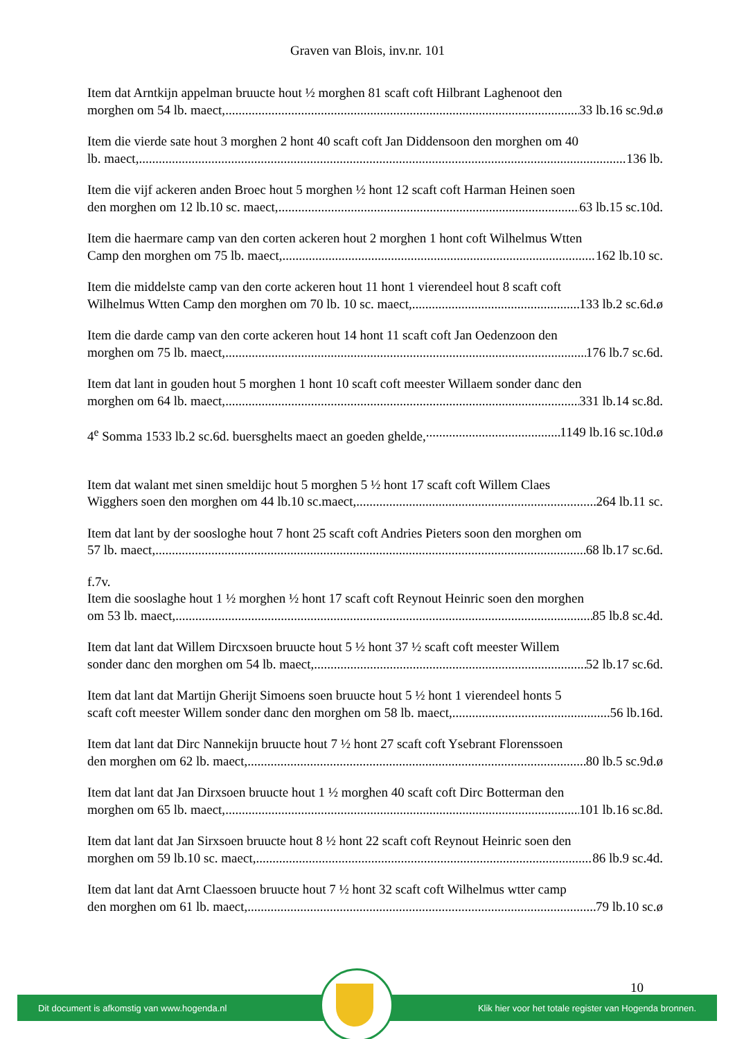Graven van Blois, inv.nr. 101
Item dat Arntkijn appelman bruucte hout ½ morghen 81 scaft coft Hilbrant Laghenoot den
morghen om 54 lb. maect, 33 lb.16 sc.9d.ø
Item die vierde sate hout 3 morghen 2 hont 40 scaft coft Jan Diddensoon den morghen om 40
lb. maect, 136 lb.
Item die vijf ackeren anden Broec hout 5 morghen ½ hont 12 scaft coft Harman Heinen soen
den morghen om 12 lb.10 sc. maect, 63 lb.15 sc.10d.
Item die haermare camp van den corten ackeren hout 2 morghen 1 hont coft Wilhelmus Wtten
Camp den morghen om 75 lb. maect, 162 lb.10 sc.
Item die middelste camp van den corte ackeren hout 11 hont 1 vierendeel hout 8 scaft coft
Wilhelmus Wtten Camp den morghen om 70 lb. 10 sc. maect, 133 lb.2 sc.6d.ø
Item die darde camp van den corte ackeren hout 14 hont 11 scaft coft Jan Oedenzoon den
morghen om 75 lb. maect, 176 lb.7 sc.6d.
Item dat lant in gouden hout 5 morghen 1 hont 10 scaft coft meester Willaem sonder danc den
morghen om 64 lb. maect, 331 lb.14 sc.8d.
4<sup>e</sup> Somma 1533 lb.2 sc.6d. buersghelts maect an goeden ghelde, 1149 lb.16 sc.10d.ø
Item dat walant met sinen smeldijc hout 5 morghen 5 ½ hont 17 scaft coft Willem Claes
Wigghers soen den morghen om 44 lb.10 sc.maect, 264 lb.11 sc.
Item dat lant by der sooslоghe hout 7 hont 25 scaft coft Andries Pieters soon den morghen om
57 lb. maect, 68 lb.17 sc.6d.
f.7v.
Item die sooslaghe hout 1 ½ morghen ½ hont 17 scaft coft Reynout Heinric soen den morghen
om 53 lb. maect, 85 lb.8 sc.4d.
Item dat lant dat Willem Dircxsoen bruucte hout 5 ½ hont 37 ½ scaft coft meester Willem
sonder danc den morghen om 54 lb. maect, 52 lb.17 sc.6d.
Item dat lant dat Martijn Gherijt Simoens soen bruucte hout 5 ½ hont 1 vierendeel honts 5
scaft coft meester Willem sonder danc den morghen om 58 lb. maect, 56 lb.16d.
Item dat lant dat Dirc Nannekijn bruucte hout 7 ½ hont 27 scaft coft Ysebrant Florenssoen
den morghen om 62 lb. maect, 80 lb.5 sc.9d.ø
Item dat lant dat Jan Dirxsoen bruucte hout 1 ½ morghen 40 scaft coft Dirc Botterman den
morghen om 65 lb. maect, 101 lb.16 sc.8d.
Item dat lant dat Jan Sirxsoen bruucte hout 8 ½ hont 22 scaft coft Reynout Heinric soen den
morghen om 59 lb.10 sc. maect, 86 lb.9 sc.4d.
Item dat lant dat Arnt Claessoen bruucte hout 7 ½ hont 32 scaft coft Wilhelmus wtter camp
den morghen om 61 lb. maect, 79 lb.10 sc.ø
10
Dit document is afkomstig van www.hogenda.nl Klik hier voor het totale register van Hogenda bronnen.